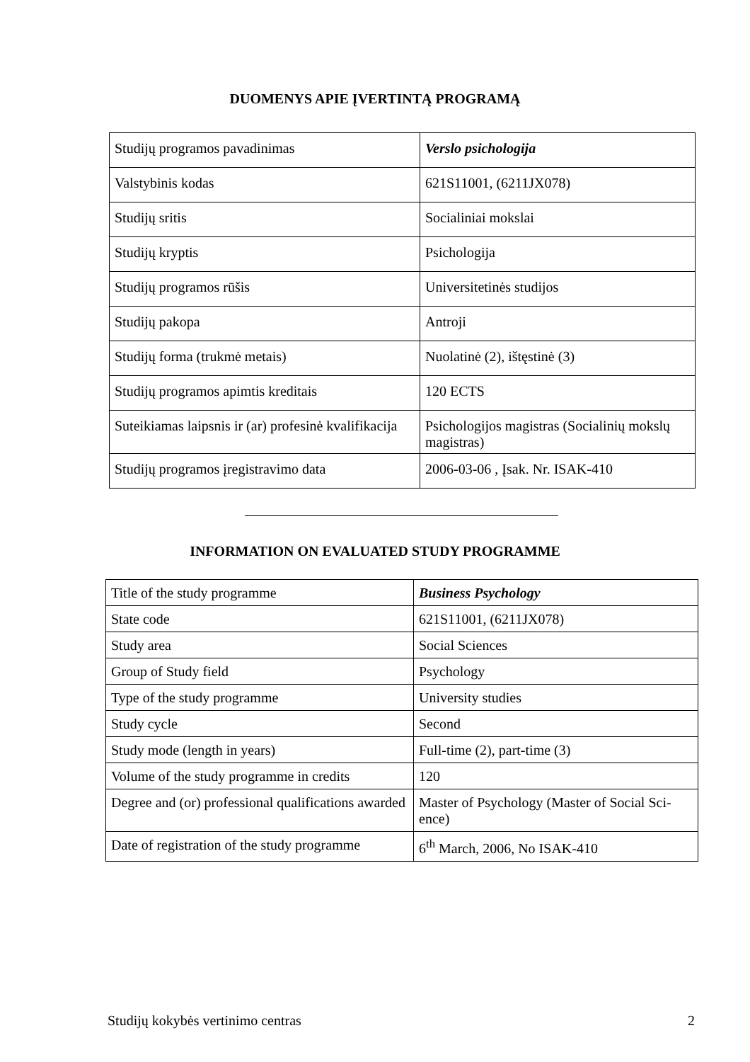DUOMENYS APIE ĮVERTINTĄ PROGRAMĄ
| Studijų programos pavadinimas | Verslo psichologija |
| Valstybinis kodas | 621S11001, (6211JX078) |
| Studijų sritis | Socialiniai mokslai |
| Studijų kryptis | Psichologija |
| Studijų programos rūšis | Universitetinės studijos |
| Studijų pakopa | Antroji |
| Studijų forma (trukmė metais) | Nuolatinė (2), ištęstinė (3) |
| Studijų programos apimtis kreditais | 120 ECTS |
| Suteikiamas laipsnis ir (ar) profesinė kvalifikacija | Psichologijos magistras (Socialinių mokslų magistras) |
| Studijų programos įregistravimo data | 2006-03-06 , Įsak. Nr. ISAK-410 |
INFORMATION ON EVALUATED STUDY PROGRAMME
| Title of the study programme | Business Psychology |
| State code | 621S11001, (6211JX078) |
| Study area | Social Sciences |
| Group of Study field | Psychology |
| Type of the study programme | University studies |
| Study cycle | Second |
| Study mode (length in years) | Full-time (2), part-time (3) |
| Volume of the study programme in credits | 120 |
| Degree and (or) professional qualifications awarded | Master of Psychology (Master of Social Sci-ence) |
| Date of registration of the study programme | 6<sup>th</sup> March, 2006, No ISAK-410 |
Studijų kokybės vertinimo centras 2